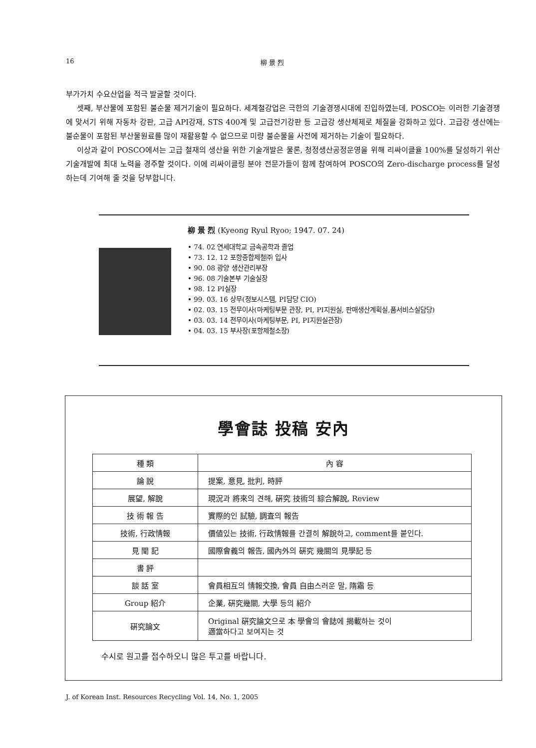16 柳 景 烈
부가가치 수요산업을 적극 발굴할 것이다.
셋째, 부산물에 포함된 불순물 제거기술이 필요하다. 세계철강업은 극한의 기술경쟁시대에 진입하였는데, POSCO는 이러한 기술경쟁에 맞서기 위해 자동차 강판, 고급 API강재, STS 400계 및 고급전기강판 등 고급강 생산체제로 체질을 강화하고 있다. 고급강 생산에는 불순물이 포함된 부산물원료를 많이 재활용할 수 없으므로 미량 불순물을 사전에 제거하는 기술이 필요하다.
이상과 같이 POSCO에서는 고급 철재의 생산을 위한 기술개발은 물론, 청정생산공정운영을 위해 리싸이클율 100%를 달성하기 위산 기술개발에 최대 노력을 경주할 것이다. 이에 리싸이클링 분야 전문가들이 함께 참여하여 POSCO의 Zero-discharge process를 달성하는데 기여해 줄 것을 당부합니다.
柳 景 烈 (Kyeong Ryul Ryoo; 1947. 07. 24)
• 74. 02 연세대학교 금속공학과 졸업
• 73. 12. 12 포항종합제철㈜ 입사
• 90. 08 광양 생산관리부장
• 96. 08 기술본부 기술실장
• 98. 12 PI실장
• 99. 03. 16 상무(정보시스템, PI담당 CIO)
• 02. 03. 15 전무이사(마케팅부문 관장, PI, PI지원실, 판매생산계획실,품서비스실담당)
• 03. 03. 14 전무이사(마케팅부문, PI, PI지원실관장)
• 04. 03. 15 부사장(포항제철소장)
學會誌 投稿 安內
| 種 類 | 內 容 |
| --- | --- |
| 論 說 | 提案, 意見, 批判, 時評 |
| 展望, 解說 | 現況과 將來의 견해, 硏究 技術의 綜合解說, Review |
| 技 術 報 告 | 實際的인 試驗, 調査의 報告 |
| 技術, 行政情報 | 價値있는 技術, 行政情報를 간결히 解說하고, comment를 붙인다. |
| 見 聞 記 | 國際會義의 報告, 國內外의 硏究 幾關의 見學記 등 |
| 書 評 | |
| 談 話 室 | 會員相互의 情報交換, 會員 自由스러운 말, 隋霜 등 |
| Group 紹介 | 企業, 硏究幾關, 大學 등의 紹介 |
| 硏究論文 | Original 硏究論文으로 本 學會의 會誌에 揭載하는 것이 適當하다고 보여지는 것 |
수시로 원고를 접수하오니 많은 투고를 바랍니다.
J. of Korean Inst. Resources Recycling Vol. 14, No. 1, 2005